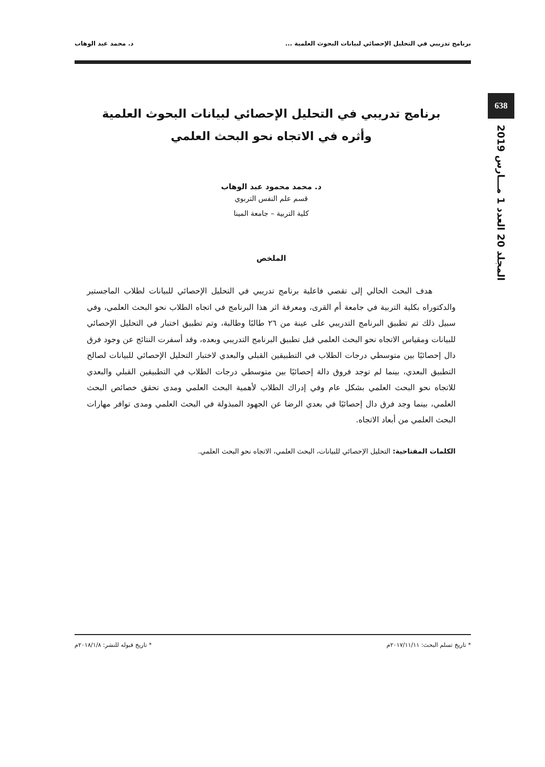برنامج تدريبي في التحليل الإحصائي لبيانات البحوث العلمية ... د. محمد عبد الوهاب
638
المجلد 20 العدد 1 مـــارس 2019
برنامج تدريبي في التحليل الإحصائي لبيانات البحوث العلمية
وأثره في الاتجاه نحو البحث العلمي
د. محمد محمود عبد الوهاب
قسم علم النفس التربوي
كلية التربية – جامعة المينا
الملخص
هدف البحث الحالي إلى تقصي فاعلية برنامج تدريبي في التحليل الإحصائي للبيانات لطلاب الماجستير والدكتوراه بكلية التربية في جامعة أم القرى، ومعرفة اثر هذا البرنامج في اتجاه الطلاب نحو البحث العلمي، وفي سبيل ذلك تم تطبيق البرنامج التدريبي على عينة من ٢٦ طالبًا وطالبة، وتم تطبيق اختبار في التحليل الإحصائي للبيانات ومقياس الاتجاه نحو البحث العلمي قبل تطبيق البرنامج التدريبي وبعده، وقد أسفرت النتائج عن وجود فرق دال إحصائيًا بين متوسطي درجات الطلاب في التطبيقين القبلي والبعدي لاختبار التحليل الإحصائي للبيانات لصالح التطبيق البعدي، بينما لم توجد فروق دالة إحصائيًا بين متوسطي درجات الطلاب في التطبيقين القبلي والبعدي للاتجاه نحو البحث العلمي بشكل عام وفي إدراك الطلاب لأهمية البحث العلمي ومدى تحقق خصائص البحث العلمي، بينما وجد فرق دال إحصائيًا في بعدي الرضا عن الجهود المبذولة في البحث العلمي ومدى توافر مهارات البحث العلمي من أبعاد الاتجاه.
الكلمات المفتاحية: التحليل الإحصائي للبيانات، البحث العلمي، الاتجاه نحو البحث العلمي.
* تاريخ تسلم البحث: ٢٠١٧/١١/١١م * تاريخ قبوله للنشر: ٢٠١٨/١/٨م